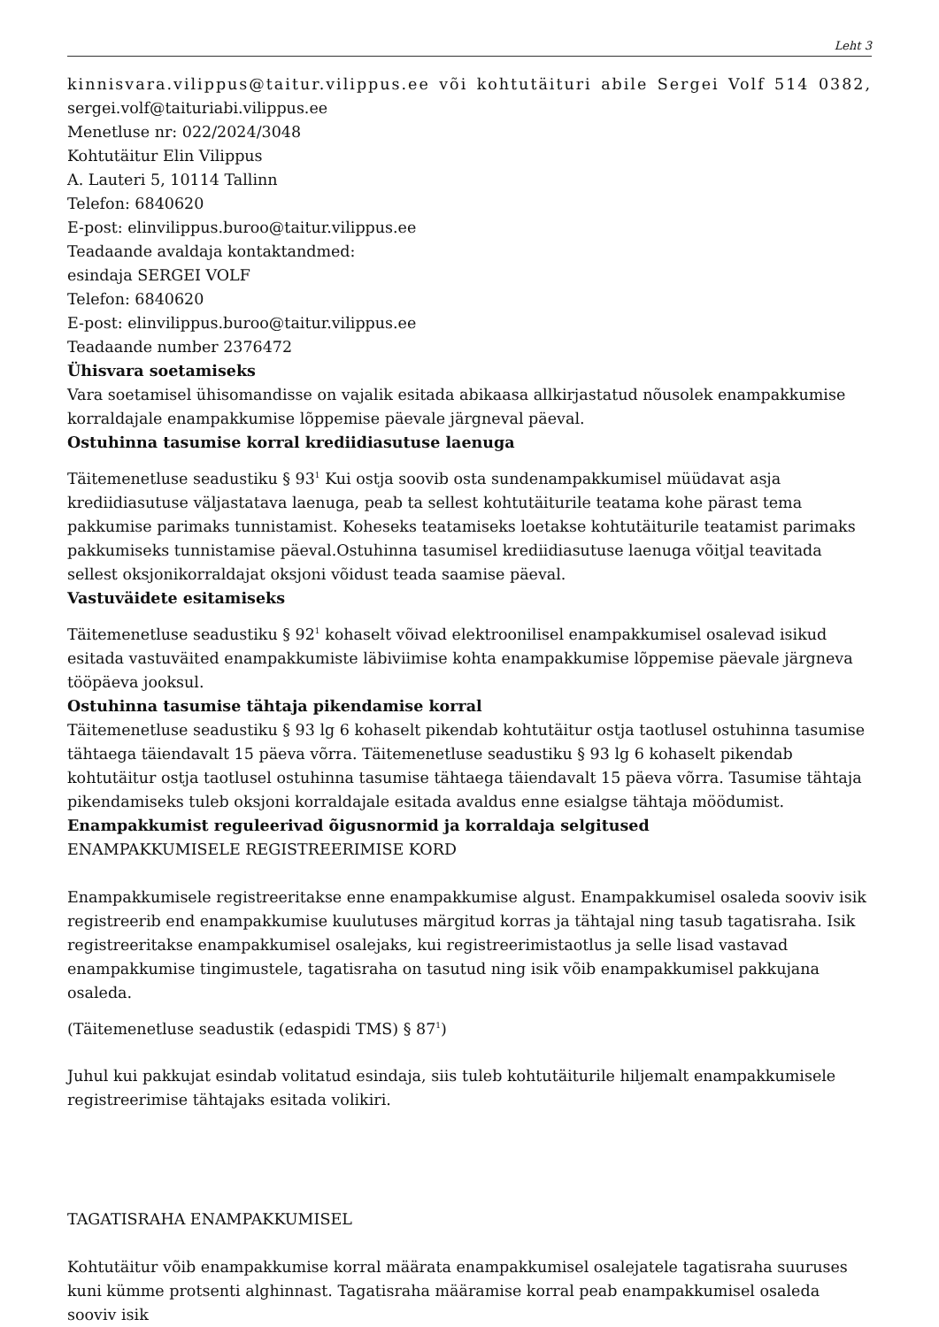Leht 3
kinnisvara.vilippus@taitur.vilippus.ee või kohtutäituri abile Sergei Volf 514 0382,
sergei.volf@taituriabi.vilippus.ee
Menetluse nr: 022/2024/3048
Kohtutäitur Elin Vilippus
A. Lauteri 5, 10114 Tallinn
Telefon: 6840620
E-post: elinvilippus.buroo@taitur.vilippus.ee
Teadaande avaldaja kontaktandmed:
esindaja SERGEI VOLF
Telefon: 6840620
E-post: elinvilippus.buroo@taitur.vilippus.ee
Teadaande number 2376472
Ühisvara soetamiseks
Vara soetamisel ühisomandisse on vajalik esitada abikaasa allkirjastatud nõusolek enampakkumise korraldajale enampakkumise lõppemise päevale järgneval päeval.
Ostuhinna tasumise korral krediidiasutuse laenuga
Täitemenetluse seadustiku § 93<sup>1</sup> Kui ostja soovib osta sundenampakkumisel müüdavat asja krediidiasutuse väljastatava laenuga, peab ta sellest kohtutäiturile teatama kohe pärast tema pakkumise parimaks tunnistamist. Koheseks teatamiseks loetakse kohtutäiturile teatamist parimaks pakkumiseks tunnistamise päeval.Ostuhinna tasumisel krediidiasutuse laenuga võitjal teavitada sellest oksjonikorraldajat oksjoni võidust teada saamise päeval.
Vastuväidete esitamiseks
Täitemenetluse seadustiku § 92<sup>1</sup> kohaselt võivad elektroonilisel enampakkumisel osalevad isikud esitada vastuväited enampakkumiste läbiviimise kohta enampakkumise lõppemise päevale järgneva tööpäeva jooksul.
Ostuhinna tasumise tähtaja pikendamise korral
Täitemenetluse seadustiku § 93 lg 6 kohaselt pikendab kohtutäitur ostja taotlusel ostuhinna tasumise tähtaega täiendavalt 15 päeva võrra. Täitemenetluse seadustiku § 93 lg 6 kohaselt pikendab kohtutäitur ostja taotlusel ostuhinna tasumise tähtaega täiendavalt 15 päeva võrra. Tasumise tähtaja pikendamiseks tuleb oksjoni korraldajale esitada avaldus enne esialgse tähtaja möödumist.
Enampakkumist reguleerivad õigusnormid ja korraldaja selgitused
ENAMPAKKUMISELE REGISTREERIMISE KORD
Enampakkumisele registreeritakse enne enampakkumise algust. Enampakkumisel osaleda sooviv isik registreerib end enampakkumise kuulutuses märgitud korras ja tähtajal ning tasub tagatisraha. Isik registreeritakse enampakkumisel osalejaks, kui registreerimistaotlus ja selle lisad vastavad enampakkumise tingimustele, tagatisraha on tasutud ning isik võib enampakkumisel pakkujana osaleda.
(Täitemenetluse seadustik (edaspidi TMS) § 87<sup>1</sup>)
Juhul kui pakkujat esindab volitatud esindaja, siis tuleb kohtutäiturile hiljemalt enampakkumisele registreerimise tähtajaks esitada volikiri.
TAGATISRAHA ENAMPAKKUMISEL
Kohtutäitur võib enampakkumise korral määrata enampakkumisel osalejatele tagatisraha suuruses kuni kümme protsenti alghinnast. Tagatisraha määramise korral peab enampakkumisel osaleda sooviv isik